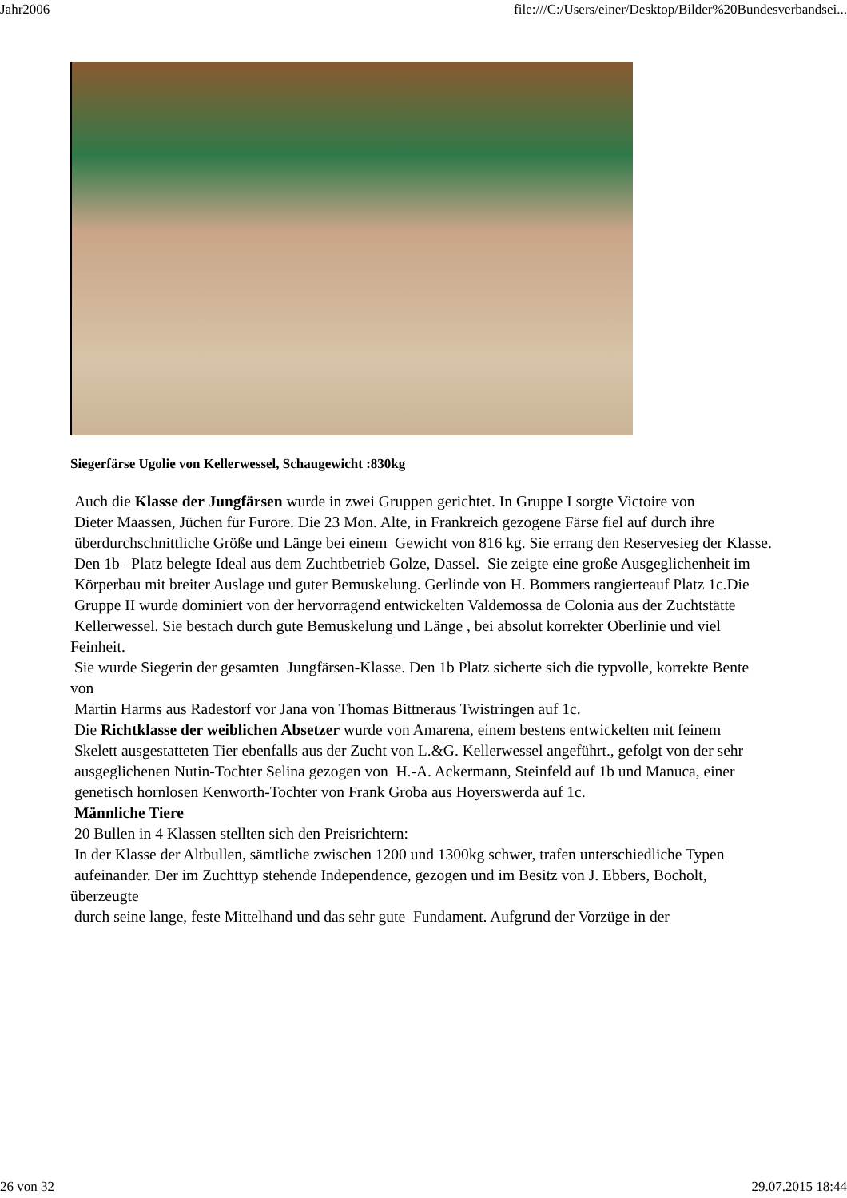Jahr2006 file:///C:/Users/einer/Desktop/Bilder%20Bundesverbandsei...
Siegerfärse Ugolie von Kellerwessel, Schaugewicht :830kg
Auch die Klasse der Jungfärsen wurde in zwei Gruppen gerichtet. In Gruppe I sorgte Victoire von
Dieter Maassen, Jüchen für Furore. Die 23 Mon. Alte, in Frankreich gezogene Färse fiel auf durch ihre
überdurchschnittliche Größe und Länge bei einem Gewicht von 816 kg. Sie errang den Reservesieg der Klasse.
Den 1b –Platz belegte Ideal aus dem Zuchtbetrieb Golze, Dassel. Sie zeigte eine große Ausgeglichenheit im
Körperbau mit breiter Auslage und guter Bemuskelung. Gerlinde von H. Bommers rangierteauf Platz 1c.Die
Gruppe II wurde dominiert von der hervorragend entwickelten Valdemossa de Colonia aus der Zuchtstätte
Kellerwessel. Sie bestach durch gute Bemuskelung und Länge , bei absolut korrekter Oberlinie und viel Feinheit.
Sie wurde Siegerin der gesamten Jungfärsen-Klasse. Den 1b Platz sicherte sich die typvolle, korrekte Bente von
Martin Harms aus Radestorf vor Jana von Thomas Bittneraus Twistringen auf 1c.
Die Richtklasse der weiblichen Absetzer wurde von Amarena, einem bestens entwickelten mit feinem
Skelett ausgestatteten Tier ebenfalls aus der Zucht von L.&G. Kellerwessel angeführt., gefolgt von der sehr
ausgeglichenen Nutin-Tochter Selina gezogen von H.-A. Ackermann, Steinfeld auf 1b und Manuca, einer
genetisch hornlosen Kenworth-Tochter von Frank Groba aus Hoyerswerda auf 1c.
Männliche Tiere
20 Bullen in 4 Klassen stellten sich den Preisrichtern:
In der Klasse der Altbullen, sämtliche zwischen 1200 und 1300kg schwer, trafen unterschiedliche Typen
aufeinander. Der im Zuchttyp stehende Independence, gezogen und im Besitz von J. Ebbers, Bocholt, überzeugte
durch seine lange, feste Mittelhand und das sehr gute Fundament. Aufgrund der Vorzüge in der
26 von 32 29.07.2015 18:44